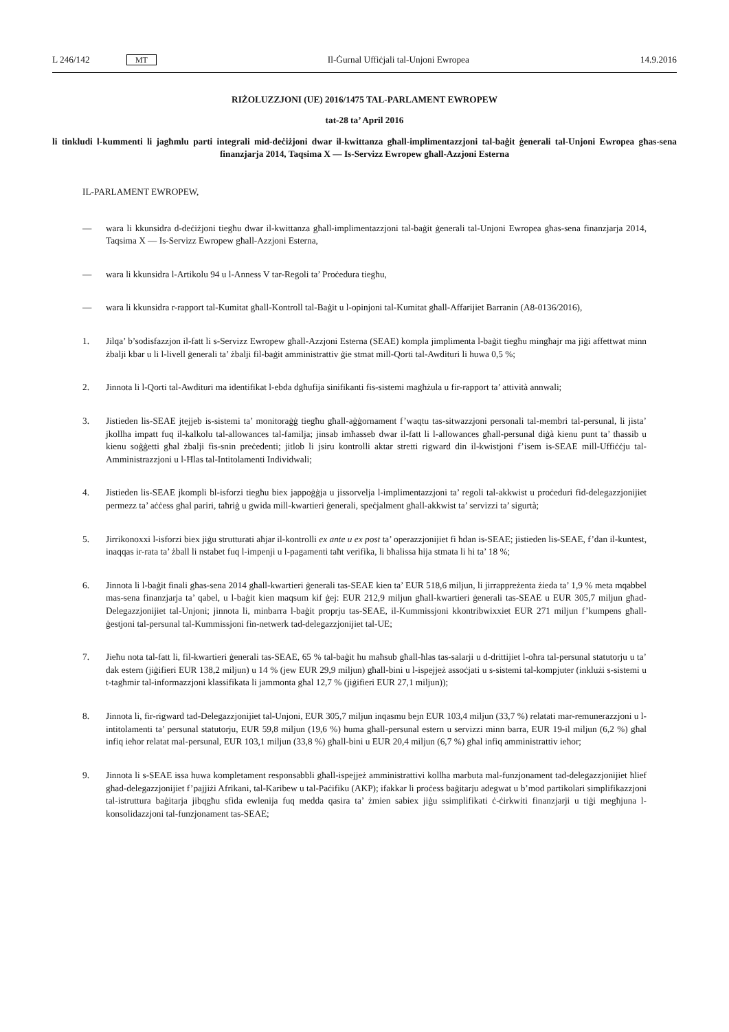L 246/142 MT Il-Ġurnal Uffiċjali tal-Unjoni Ewropea 14.9.2016
RIŻOLUZZJONI (UE) 2016/1475 TAL-PARLAMENT EWROPEW
tat-28 ta’ April 2016
li tinkludi l-kummenti li jagħmlu parti integrali mid-deċiżjoni dwar il-kwittanza għall-implimentazzjoni tal-baġit ġenerali tal-Unjoni Ewropea għas-sena finanzjarja 2014, Taqsima X — Is-Servizz Ewropew għall-Azzjoni Esterna
IL-PARLAMENT EWROPEW,
— wara li kkunsidra d-deċiżjoni tiegħu dwar il-kwittanza għall-implimentazzjoni tal-baġit ġenerali tal-Unjoni Ewropea għas-sena finanzjarja 2014, Taqsima X — Is-Servizz Ewropew għall-Azzjoni Esterna,
— wara li kkunsidra l-Artikolu 94 u l-Anness V tar-Regoli ta’ Proċedura tiegħu,
— wara li kkunsidra r-rapport tal-Kumitat għall-Kontroll tal-Baġit u l-opinjoni tal-Kumitat għall-Affarijiet Barranin (A8-0136/2016),
1. Jilqa’ b’sodisfazzjon il-fatt li s-Servizz Ewropew għall-Azzjoni Esterna (SEAE) kompla jimplimenta l-baġit tiegħu mingħajr ma jiġi affettwat minn żbalji kbar u li l-livell ġenerali ta’ żbalji fil-baġit amministrattiv ġie stmat mill-Qorti tal-Awdituri li huwa 0,5 %;
2. Jinnota li l-Qorti tal-Awdituri ma identifikat l-ebda dgħufija sinifikanti fis-sistemi magħżula u fir-rapport ta’ attività annwali;
3. Jistieden lis-SEAE jtejjeb is-sistemi ta’ monitoraġġ tiegħu għall-aġġornament f’waqtu tas-sitwazzjoni personali tal-membri tal-persunal, li jista’ jkollha impatt fuq il-kalkolu tal-allowances tal-familja; jinsab imħasseb dwar il-fatt li l-allowances għall-persunal diġà kienu punt ta’ tħassib u kienu soġġetti għal żbalji fis-snin preċedenti; jitlob li jsiru kontrolli aktar stretti rigward din il-kwistjoni f’isem is-SEAE mill-Uffiċċju tal-Amministrazzjoni u l-Ħlas tal-Intitolamenti Individwali;
4. Jistieden lis-SEAE jkompli bl-isforzi tiegħu biex jappoġġja u jissorvelja l-implimentazzjoni ta’ regoli tal-akkwist u proċeduri fid-delegazzjonijiet permezz ta’ aċċess għal pariri, taħriġ u gwida mill-kwartieri ġenerali, speċjalment għall-akkwist ta’ servizzi ta’ sigurtà;
5. Jirrikonoxxi l-isforzi biex jiġu strutturati aħjar il-kontrolli ex ante u ex post ta’ operazzjonijiet fi ħdan is-SEAE; jistieden lis-SEAE, f’dan il-kuntest, inaqqas ir-rata ta’ żball li nstabet fuq l-impenji u l-pagamenti taħt verifika, li bħalissa hija stmata li hi ta’ 18 %;
6. Jinnota li l-baġit finali għas-sena 2014 għall-kwartieri ġenerali tas-SEAE kien ta’ EUR 518,6 miljun, li jirrappreżenta żieda ta’ 1,9 % meta mqabbel mas-sena finanzjarja ta’ qabel, u l-baġit kien maqsum kif ġej: EUR 212,9 miljun għall-kwartieri ġenerali tas-SEAE u EUR 305,7 miljun għad-Delegazzjonijiet tal-Unjoni; jinnota li, minbarra l-baġit proprju tas-SEAE, il-Kummissjoni kkontribwixxiet EUR 271 miljun f’kumpens għall-ġestjoni tal-persunal tal-Kummissjoni fin-netwerk tad-delegazzjonijiet tal-UE;
7. Jieħu nota tal-fatt li, fil-kwartieri ġenerali tas-SEAE, 65 % tal-baġit hu maħsub għall-ħlas tas-salarji u d-drittijiet l-oħra tal-persunal statutorju u ta’ dak estern (jiġifieri EUR 138,2 miljun) u 14 % (jew EUR 29,9 miljun) għall-bini u l-ispejjeż assoċjati u s-sistemi tal-kompjuter (inklużi s-sistemi u t-tagħmir tal-informazzjoni klassifikata li jammonta għal 12,7 % (jiġifieri EUR 27,1 miljun));
8. Jinnota li, fir-rigward tad-Delegazzjonijiet tal-Unjoni, EUR 305,7 miljun inqasmu bejn EUR 103,4 miljun (33,7 %) relatati mar-remunerazzjoni u l-intitolamenti ta’ persunal statutorju, EUR 59,8 miljun (19,6 %) huma għall-persunal estern u servizzi minn barra, EUR 19-il miljun (6,2 %) għal infiq ieħor relatat mal-persunal, EUR 103,1 miljun (33,8 %) għall-bini u EUR 20,4 miljun (6,7 %) għal infiq amministrattiv ieħor;
9. Jinnota li s-SEAE issa huwa kompletament responsabbli għall-ispejjeż amministrattivi kollha marbuta mal-funzjonament tad-delegazzjonijiet ħlief għad-delegazzjonijiet f’pajjiżi Afrikani, tal-Karibew u tal-Paċifiku (AKP); ifakkar li proċess baġitarju adegwat u b’mod partikolari simplifikazzjoni tal-istruttura baġitarja jibqgħu sfida ewlenija fuq medda qasira ta’ żmien sabiex jiġu ssimplifikati ċ-ċirkwiti finanzjarji u tiġi megħjuna l-konsolidazzjoni tal-funzjonament tas-SEAE;